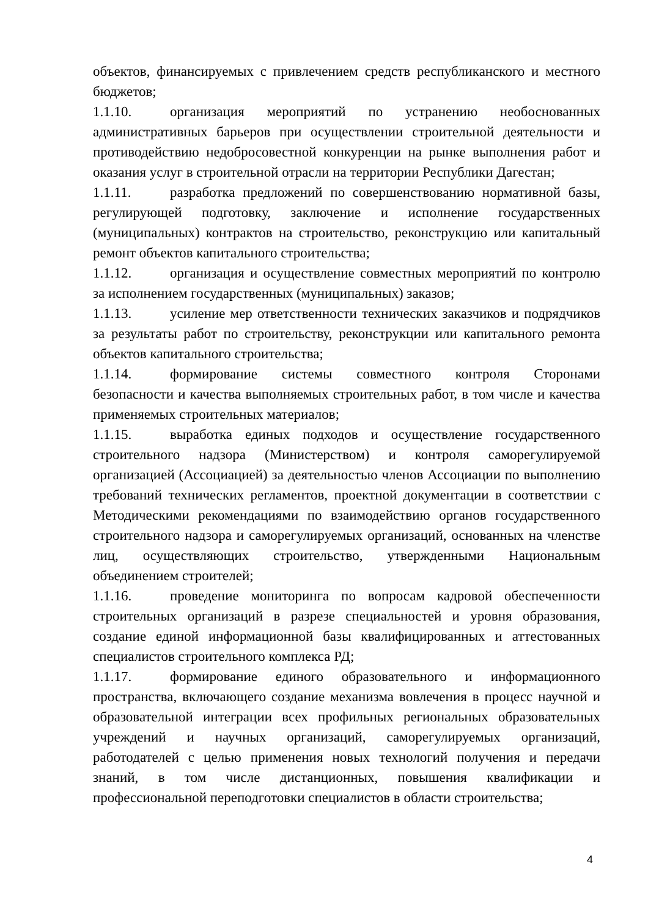объектов, финансируемых с привлечением средств республиканского и местного бюджетов;
1.1.10. организация мероприятий по устранению необоснованных административных барьеров при осуществлении строительной деятельности и противодействию недобросовестной конкуренции на рынке выполнения работ и оказания услуг в строительной отрасли на территории Республики Дагестан;
1.1.11. разработка предложений по совершенствованию нормативной базы, регулирующей подготовку, заключение и исполнение государственных (муниципальных) контрактов на строительство, реконструкцию или капитальный ремонт объектов капитального строительства;
1.1.12. организация и осуществление совместных мероприятий по контролю за исполнением государственных (муниципальных) заказов;
1.1.13. усиление мер ответственности технических заказчиков и подрядчиков за результаты работ по строительству, реконструкции или капитального ремонта объектов капитального строительства;
1.1.14. формирование системы совместного контроля Сторонами безопасности и качества выполняемых строительных работ, в том числе и качества применяемых строительных материалов;
1.1.15. выработка единых подходов и осуществление государственного строительного надзора (Министерством) и контроля саморегулируемой организацией (Ассоциацией) за деятельностью членов Ассоциации по выполнению требований технических регламентов, проектной документации в соответствии с Методическими рекомендациями по взаимодействию органов государственного строительного надзора и саморегулируемых организаций, основанных на членстве лиц, осуществляющих строительство, утвержденными Национальным объединением строителей;
1.1.16. проведение мониторинга по вопросам кадровой обеспеченности строительных организаций в разрезе специальностей и уровня образования, создание единой информационной базы квалифицированных и аттестованных специалистов строительного комплекса РД;
1.1.17. формирование единого образовательного и информационного пространства, включающего создание механизма вовлечения в процесс научной и образовательной интеграции всех профильных региональных образовательных учреждений и научных организаций, саморегулируемых организаций, работодателей с целью применения новых технологий получения и передачи знаний, в том числе дистанционных, повышения квалификации и профессиональной переподготовки специалистов в области строительства;
4